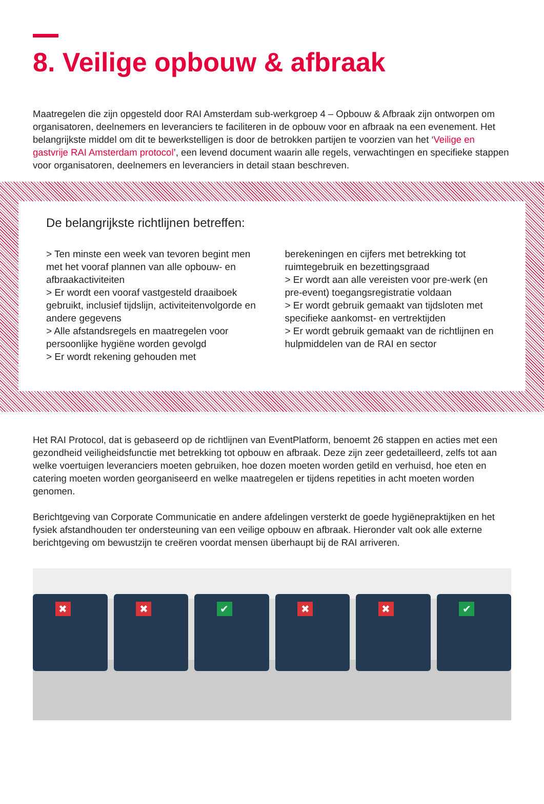8. Veilige opbouw & afbraak
Maatregelen die zijn opgesteld door RAI Amsterdam sub-werkgroep 4 – Opbouw & Afbraak zijn ontworpen om organisatoren, deelnemers en leveranciers te faciliteren in de opbouw voor en afbraak na een evenement. Het belangrijkste middel om dit te bewerkstelligen is door de betrokken partijen te voorzien van het ‘Veilige en gastvrije RAI Amsterdam protocol’, een levend document waarin alle regels, verwachtingen en specifieke stappen voor organisatoren, deelnemers en leveranciers in detail staan beschreven.
De belangrijkste richtlijnen betreffen:
> Ten minste een week van tevoren begint men met het vooraf plannen van alle opbouw- en afbraakactiviteiten
> Er wordt een vooraf vastgesteld draaiboek gebruikt, inclusief tijdslijn, activiteitenvolgorde en andere gegevens
> Alle afstandsregels en maatregelen voor persoonlijke hygiëne worden gevolgd
> Er wordt rekening gehouden met
berekeningen en cijfers met betrekking tot ruimtegebruik en bezettingsgraad
> Er wordt aan alle vereisten voor pre-werk (en pre-event) toegangsregistratie voldaan
> Er wordt gebruik gemaakt van tijdsloten met specifieke aankomst- en vertrektijden
> Er wordt gebruik gemaakt van de richtlijnen en hulpmiddelen van de RAI en sector
Het RAI Protocol, dat is gebaseerd op de richtlijnen van EventPlatform, benoemt 26 stappen en acties met een gezondheid veiligheidsfunctie met betrekking tot opbouw en afbraak. Deze zijn zeer gedetailleerd, zelfs tot aan welke voertuigen leveranciers moeten gebruiken, hoe dozen moeten worden getild en verhuisd, hoe eten en catering moeten worden georganiseerd en welke maatregelen er tijdens repetities in acht moeten worden genomen.
Berichtgeving van Corporate Communicatie en andere afdelingen versterkt de goede hygiënepraktijken en het fysiek afstandhouden ter ondersteuning van een veilige opbouw en afbraak. Hieronder valt ook alle externe berichtgeving om bewustzijn te creëren voordat mensen überhaupt bij de RAI arriveren.
✖
✖
✔
✖
✖
✔